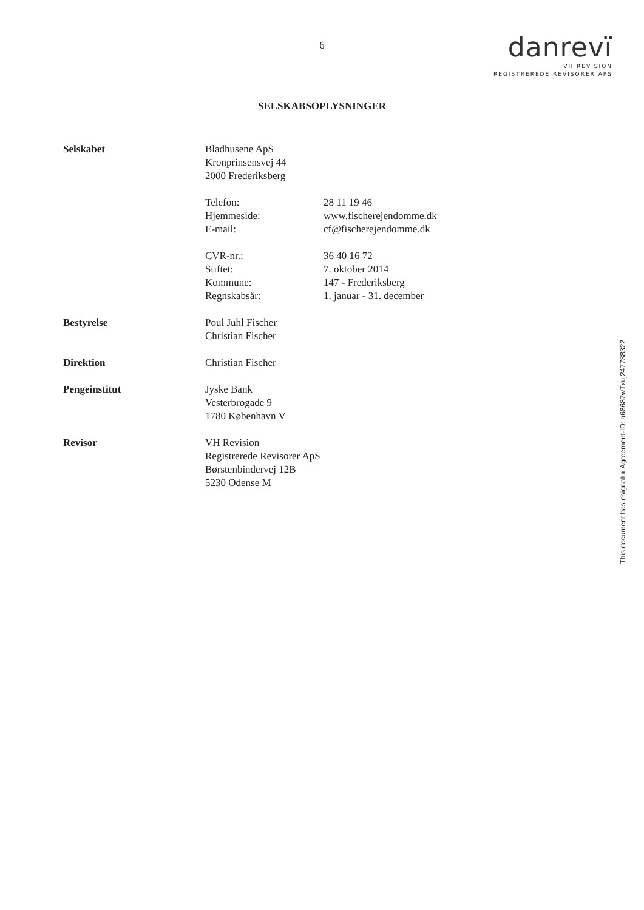6
danrevï
VH REVISION
REGISTREREDE REVISORER APS
SELSKABSOPLYSNINGER
Selskabet Bladhusene ApS
Kronprinsensvej 44
2000 Frederiksberg
Telefon: 28 11 19 46
Hjemmeside: www.fischerejendomme.dk
E-mail: cf@fischerejendomme.dk
CVR-nr.: 36 40 16 72
Stiftet: 7. oktober 2014
Kommune: 147 - Frederiksberg
Regnskabsår: 1. januar - 31. december
Bestyrelse Poul Juhl Fischer
Christian Fischer
Direktion Christian Fischer
Pengeinstitut Jyske Bank
Vesterbrogade 9
1780 København V
Revisor VH Revision
Registrerede Revisorer ApS
Børstenbindervej 12B
5230 Odense M
This document has esignatur Agreement-ID: a68687wTxuj247738322